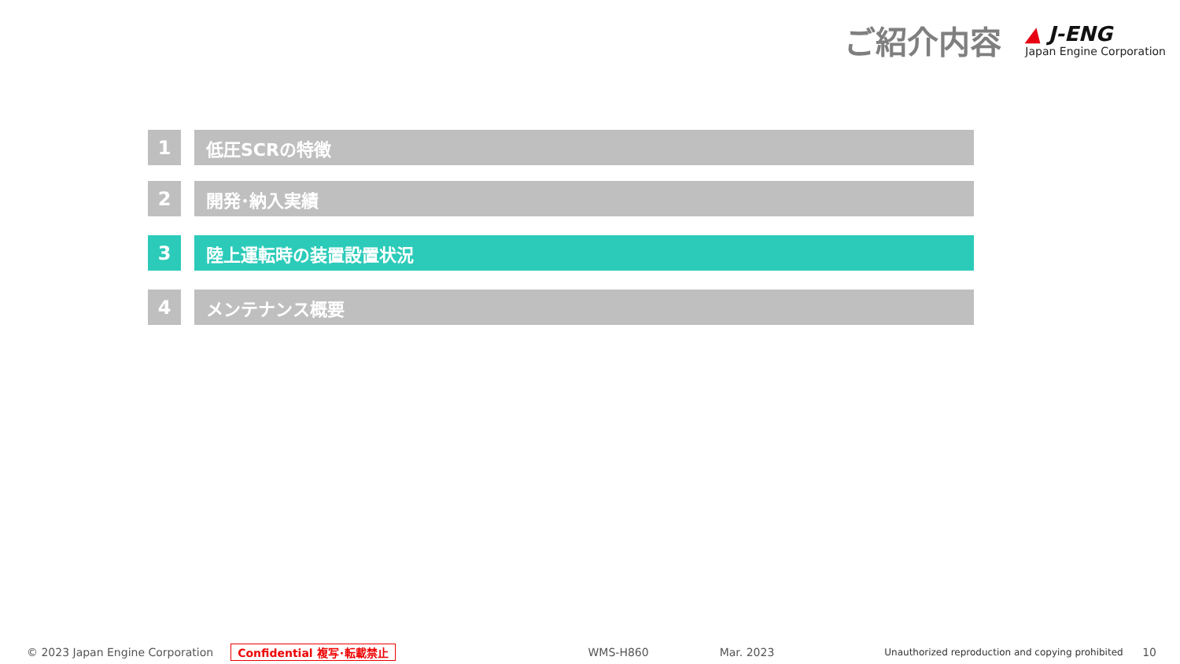ご紹介内容
▲ J-ENG
Japan Engine Corporation
1 低圧SCRの特徴
2 開発･納入実績
3 陸上運転時の装置設置状況
4 メンテナンス概要
© 2023 Japan Engine Corporation Confidential 複写･転載禁止 WMS-H860 Mar. 2023 Unauthorized reproduction and copying prohibited 10